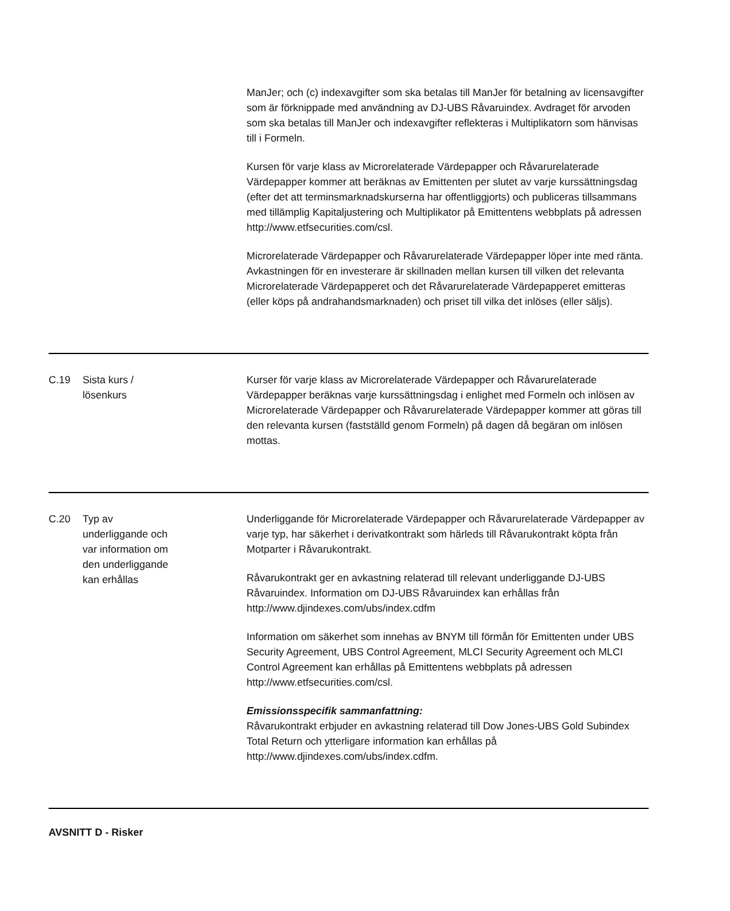| | | ManJer; och (c) indexavgifter som ska betalas till ManJer för betalning av licensavgifter som är förknippade med användning av DJ-UBS Råvaruindex. Avdraget för arvoden som ska betalas till ManJer och indexavgifter reflekteras i Multiplikatorn som hänvisas till i Formeln. Kursen för varje klass av Microrelaterade Värdepapper och Råvarurelaterade Värdepapper kommer att beräknas av Emittenten per slutet av varje kurssättningsdag (efter det att terminsmarknadskurserna har offentliggjorts) och publiceras tillsammans med tillämplig Kapitaljustering och Multiplikator på Emittentens webbplats på adressen http://www.etfsecurities.com/csl. Microrelaterade Värdepapper och Råvarurelaterade Värdepapper löper inte med ränta. Avkastningen för en investerare är skillnaden mellan kursen till vilken det relevanta Microrelaterade Värdepapperet och det Råvarurelaterade Värdepapperet emitteras (eller köps på andrahandsmarknaden) och priset till vilka det inlöses (eller säljs). |
| C.19 | Sista kurs / lösenkurs | Kurser för varje klass av Microrelaterade Värdepapper och Råvarurelaterade Värdepapper beräknas varje kurssättningsdag i enlighet med Formeln och inlösen av Microrelaterade Värdepapper och Råvarurelaterade Värdepapper kommer att göras till den relevanta kursen (fastställd genom Formeln) på dagen då begäran om inlösen mottas. |
| C.20 | Typ av underliggande och var information om den underliggande kan erhållas | Underliggande för Microrelaterade Värdepapper och Råvarurelaterade Värdepapper av varje typ, har säkerhet i derivatkontrakt som härleds till Råvarukontrakt köpta från Motparter i Råvarukontrakt. Råvarukontrakt ger en avkastning relaterad till relevant underliggande DJ-UBS Råvaruindex. Information om DJ-UBS Råvaruindex kan erhållas från http://www.djindexes.com/ubs/index.cdfm Information om säkerhet som innehas av BNYM till förmån för Emittenten under UBS Security Agreement, UBS Control Agreement, MLCI Security Agreement och MLCI Control Agreement kan erhållas på Emittentens webbplats på adressen http://www.etfsecurities.com/csl. Emissionsspecifik sammanfattning: Råvarukontrakt erbjuder en avkastning relaterad till Dow Jones-UBS Gold Subindex Total Return och ytterligare information kan erhållas på http://www.djindexes.com/ubs/index.cdfm. |
AVSNITT D - Risker